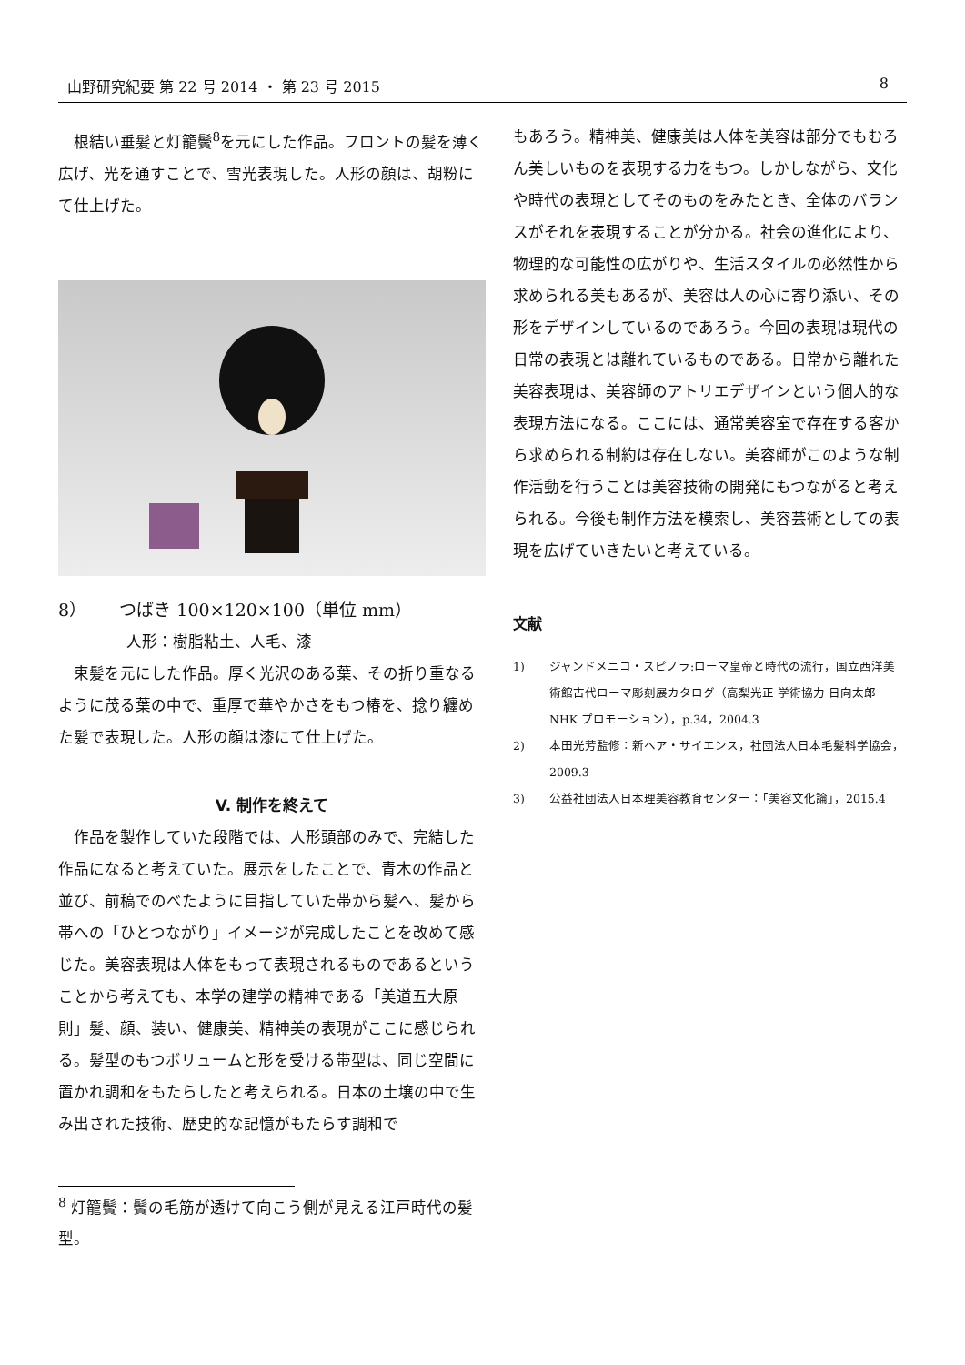山野研究紀要 第 22 号 2014 ・ 第 23 号 2015 8
根結い垂髪と灯籠鬢<sup>8</sup>を元にした作品。フロントの髪を薄く広げ、光を通すことで、雪光表現した。人形の顔は、胡粉にて仕上げた。
8） つばき 100×120×100（単位 mm）
人形：樹脂粘土、人毛、漆
束髪を元にした作品。厚く光沢のある葉、その折り重なるように茂る葉の中で、重厚で華やかさをもつ椿を、捻り纏めた髪で表現した。人形の顔は漆にて仕上げた。
V. 制作を終えて
作品を製作していた段階では、人形頭部のみで、完結した作品になると考えていた。展示をしたことで、青木の作品と並び、前稿でのべたように目指していた帯から髪へ、髪から帯への「ひとつながり」イメージが完成したことを改めて感じた。美容表現は人体をもって表現されるものであるということから考えても、本学の建学の精神である「美道五大原則」髪、顔、装い、健康美、精神美の表現がここに感じられる。髪型のもつボリュームと形を受ける帯型は、同じ空間に置かれ調和をもたらしたと考えられる。日本の土壌の中で生み出された技術、歴史的な記憶がもたらす調和で
<sup>8</sup> 灯籠鬢：鬢の毛筋が透けて向こう側が見える江戸時代の髪型。
もあろう。精神美、健康美は人体を美容は部分でもむろん美しいものを表現する力をもつ。しかしながら、文化や時代の表現としてそのものをみたとき、全体のバランスがそれを表現することが分かる。社会の進化により、物理的な可能性の広がりや、生活スタイルの必然性から求められる美もあるが、美容は人の心に寄り添い、その形をデザインしているのであろう。今回の表現は現代の日常の表現とは離れているものである。日常から離れた美容表現は、美容師のアトリエデザインという個人的な表現方法になる。ここには、通常美容室で存在する客から求められる制約は存在しない。美容師がこのような制作活動を行うことは美容技術の開発にもつながると考えられる。今後も制作方法を模索し、美容芸術としての表現を広げていきたいと考えている。
文献
1) ジャンドメニコ・スピノラ:ローマ皇帝と時代の流行，国立西洋美術館古代ローマ彫刻展カタログ（高梨光正 学術協力 日向太郎 NHK プロモーション），p.34，2004.3
2) 本田光芳監修：新ヘア・サイエンス，社団法人日本毛髪科学協会，2009.3
3) 公益社団法人日本理美容教育センター：「美容文化論」，2015.4